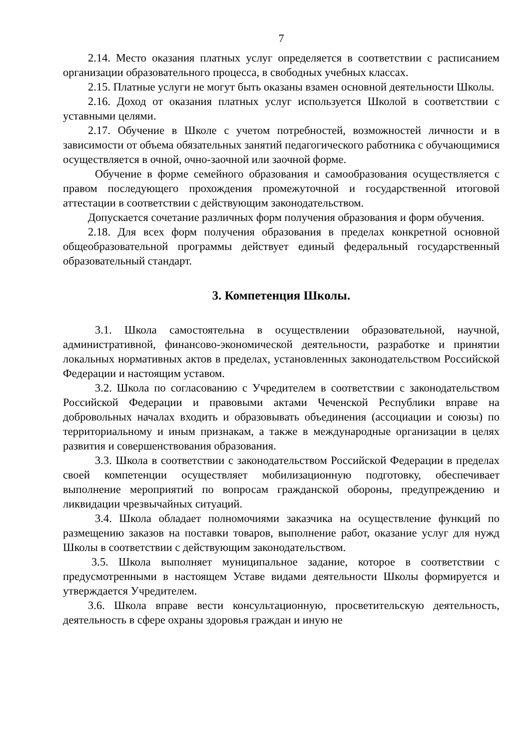7
2.14. Место оказания платных услуг определяется в соответствии с расписанием организации образовательного процесса, в свободных учебных классах.
2.15. Платные услуги не могут быть оказаны взамен основной деятельности Школы.
2.16. Доход от оказания платных услуг используется Школой в соответствии с уставными целями.
2.17. Обучение в Школе с учетом потребностей, возможностей личности и в зависимости от объема обязательных занятий педагогического работника с обучающимися осуществляется в очной, очно-заочной или заочной форме.
Обучение в форме семейного образования и самообразования осуществляется с правом последующего прохождения промежуточной и государственной итоговой аттестации в соответствии с действующим законодательством.
Допускается сочетание различных форм получения образования и форм обучения.
2.18. Для всех форм получения образования в пределах конкретной основной общеобразовательной программы действует единый федеральный государственный образовательный стандарт.
3. Компетенция Школы.
3.1. Школа самостоятельна в осуществлении образовательной, научной, административной, финансово-экономической деятельности, разработке и принятии локальных нормативных актов в пределах, установленных законодательством Российской Федерации и настоящим уставом.
3.2. Школа по согласованию с Учредителем в соответствии с законодательством Российской Федерации и правовыми актами Чеченской Республики вправе на добровольных началах входить и образовывать объединения (ассоциации и союзы) по территориальному и иным признакам, а также в международные организации в целях развития и совершенствования образования.
3.3. Школа в соответствии с законодательством Российской Федерации в пределах своей компетенции осуществляет мобилизационную подготовку, обеспечивает выполнение мероприятий по вопросам гражданской обороны, предупреждению и ликвидации чрезвычайных ситуаций.
3.4. Школа обладает полномочиями заказчика на осуществление функций по размещению заказов на поставки товаров, выполнение работ, оказание услуг для нужд Школы в соответствии с действующим законодательством.
3.5. Школа выполняет муниципальное задание, которое в соответствии с предусмотренными в настоящем Уставе видами деятельности Школы формируется и утверждается Учредителем.
3.6. Школа вправе вести консультационную, просветительскую деятельность, деятельность в сфере охраны здоровья граждан и иную не